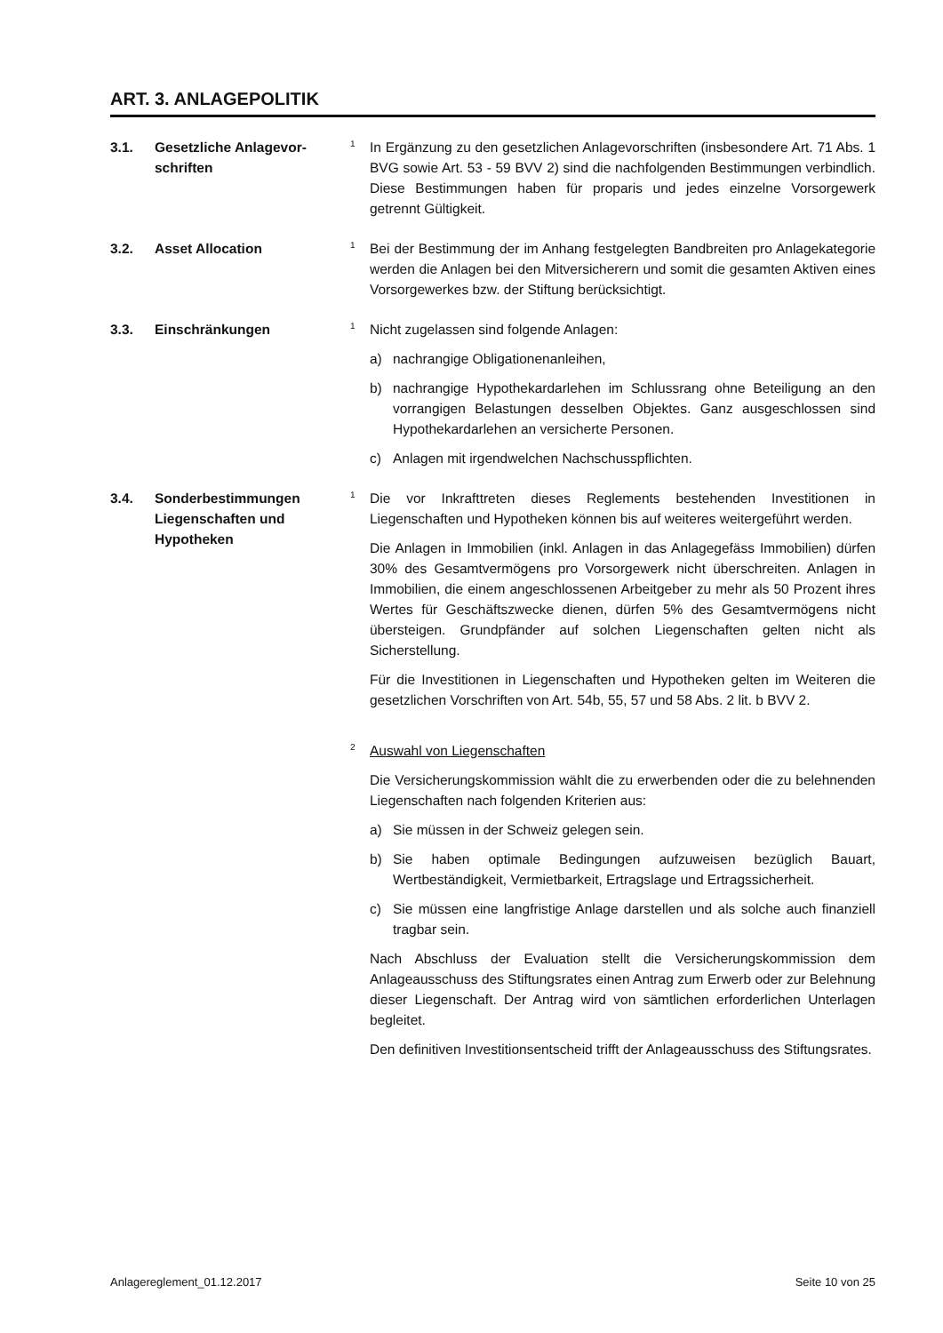ART. 3. ANLAGEPOLITIK
3.1. Gesetzliche Anlagevor-
schriften
1 In Ergänzung zu den gesetzlichen Anlagevorschriften (insbesondere Art. 71 Abs. 1 BVG sowie Art. 53 - 59 BVV 2) sind die nachfolgenden Bestimmungen verbindlich. Diese Bestimmungen haben für proparis und jedes einzelne Vorsorgewerk getrennt Gültigkeit.
3.2. Asset Allocation
1 Bei der Bestimmung der im Anhang festgelegten Bandbreiten pro Anlagekategorie werden die Anlagen bei den Mitversicherern und somit die gesamten Aktiven eines Vorsorgewerkes bzw. der Stiftung berücksichtigt.
3.3. Einschränkungen
1 Nicht zugelassen sind folgende Anlagen:
a) nachrangige Obligationenanleihen,
b) nachrangige Hypothekardarlehen im Schlussrang ohne Beteiligung an den vorrangigen Belastungen desselben Objektes. Ganz ausgeschlossen sind Hypothekardarlehen an versicherte Personen.
c) Anlagen mit irgendwelchen Nachschusspflichten.
3.4. Sonderbestimmungen Liegenschaften und Hypotheken
1 Die vor Inkrafttreten dieses Reglements bestehenden Investitionen in Liegenschaften und Hypotheken können bis auf weiteres weitergeführt werden.
Die Anlagen in Immobilien (inkl. Anlagen in das Anlagegefäss Immobilien) dürfen 30% des Gesamtvermögens pro Vorsorgewerk nicht überschreiten. Anlagen in Immobilien, die einem angeschlossenen Arbeitgeber zu mehr als 50 Prozent ihres Wertes für Geschäftszwecke dienen, dürfen 5% des Gesamtvermögens nicht übersteigen. Grundpfänder auf solchen Liegenschaften gelten nicht als Sicherstellung.
Für die Investitionen in Liegenschaften und Hypotheken gelten im Weiteren die gesetzlichen Vorschriften von Art. 54b, 55, 57 und 58 Abs. 2 lit. b BVV 2.
2 Auswahl von Liegenschaften
Die Versicherungskommission wählt die zu erwerbenden oder die zu belehnenden Liegenschaften nach folgenden Kriterien aus:
a) Sie müssen in der Schweiz gelegen sein.
b) Sie haben optimale Bedingungen aufzuweisen bezüglich Bauart, Wertbeständigkeit, Vermietbarkeit, Ertragslage und Ertragssicherheit.
c) Sie müssen eine langfristige Anlage darstellen und als solche auch finanziell tragbar sein.
Nach Abschluss der Evaluation stellt die Versicherungskommission dem Anlageausschuss des Stiftungsrates einen Antrag zum Erwerb oder zur Belehnung dieser Liegenschaft. Der Antrag wird von sämtlichen erforderlichen Unterlagen begleitet.
Den definitiven Investitionsentscheid trifft der Anlageausschuss des Stiftungsrates.
Anlagereglement_01.12.2017 Seite 10 von 25